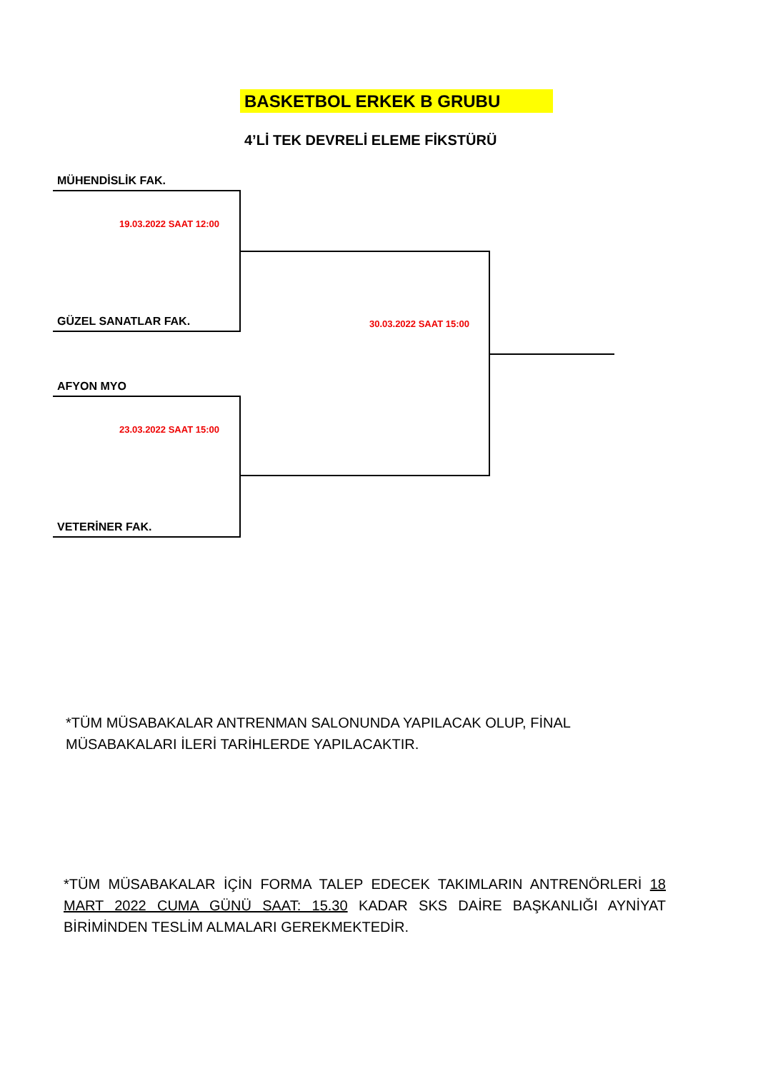BASKETBOL ERKEK B GRUBU
4’Lİ TEK DEVRELİ ELEME FİKSTÜRÜ
MÜHENDİSLİK FAK.
19.03.2022 SAAT 12:00
GÜZEL SANATLAR FAK. 30.03.2022 SAAT 15:00
AFYON MYO
23.03.2022 SAAT 15:00
VETERİNER FAK.
*TÜM MÜSABAKALAR ANTRENMAN SALONUNDA YAPILACAK OLUP, FİNAL MÜSABAKALARI İLERİ TARİHLERDE YAPILACAKTIR.
*TÜM MÜSABAKALAR İÇİN FORMA TALEP EDECEK TAKIMLARIN ANTRENÖRLERİ 18 MART 2022 CUMA GÜNÜ SAAT: 15.30 KADAR SKS DAİRE BAŞKANLIĞI AYNİYAT BİRİMİNDEN TESLİM ALMALARI GEREKMEKTEDİR.